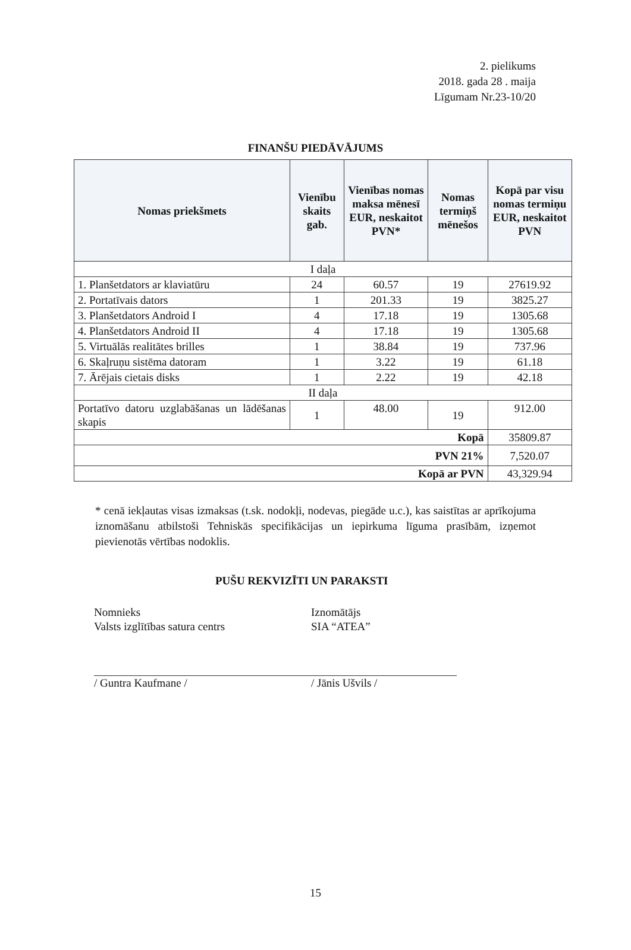2. pielikums
2018. gada 28 . maija
Līgumam Nr.23-10/20
FINANŠU PIEDĀVĀJUMS
| Nomas priekšmets | Vienību skaits gab. | Vienības nomas maksa mēnesī EUR, neskaitot PVN* | Nomas termiņš mēnešos | Kopā par visu nomas termiņu EUR, neskaitot PVN |
| --- | --- | --- | --- | --- |
| I daļa | | | | |
| 1. Planšetdators ar klaviatūru | 24 | 60.57 | 19 | 27619.92 |
| 2. Portatīvais dators | 1 | 201.33 | 19 | 3825.27 |
| 3. Planšetdators Android I | 4 | 17.18 | 19 | 1305.68 |
| 4. Planšetdators Android II | 4 | 17.18 | 19 | 1305.68 |
| 5. Virtuālās realitātes brilles | 1 | 38.84 | 19 | 737.96 |
| 6. Skaļruņu sistēma datoram | 1 | 3.22 | 19 | 61.18 |
| 7. Ārējais cietais disks | 1 | 2.22 | 19 | 42.18 |
| II daļa | | | | |
| Portatīvo datoru uzglabāšanas un lādēšanas skapis | 1 | 48.00 | 19 | 912.00 |
| Kopā | | | | 35809.87 |
| PVN 21% | | | | 7,520.07 |
| Kopā ar PVN | | | | 43,329.94 |
* cenā iekļautas visas izmaksas (t.sk. nodokļi, nodevas, piegāde u.c.), kas saistītas ar aprīkojuma iznomāšanu atbilstoši Tehniskās specifikācijas un iepirkuma līguma prasībām, izņemot pievienotās vērtības nodoklis.
PUŠU REKVIZĪTI UN PARAKSTI
Nomnieks
Valsts izglītības satura centrs
/ Guntra Kaufmane /
Iznomātājs
SIA “ATEA”
/ Jānis Ušvils /
15